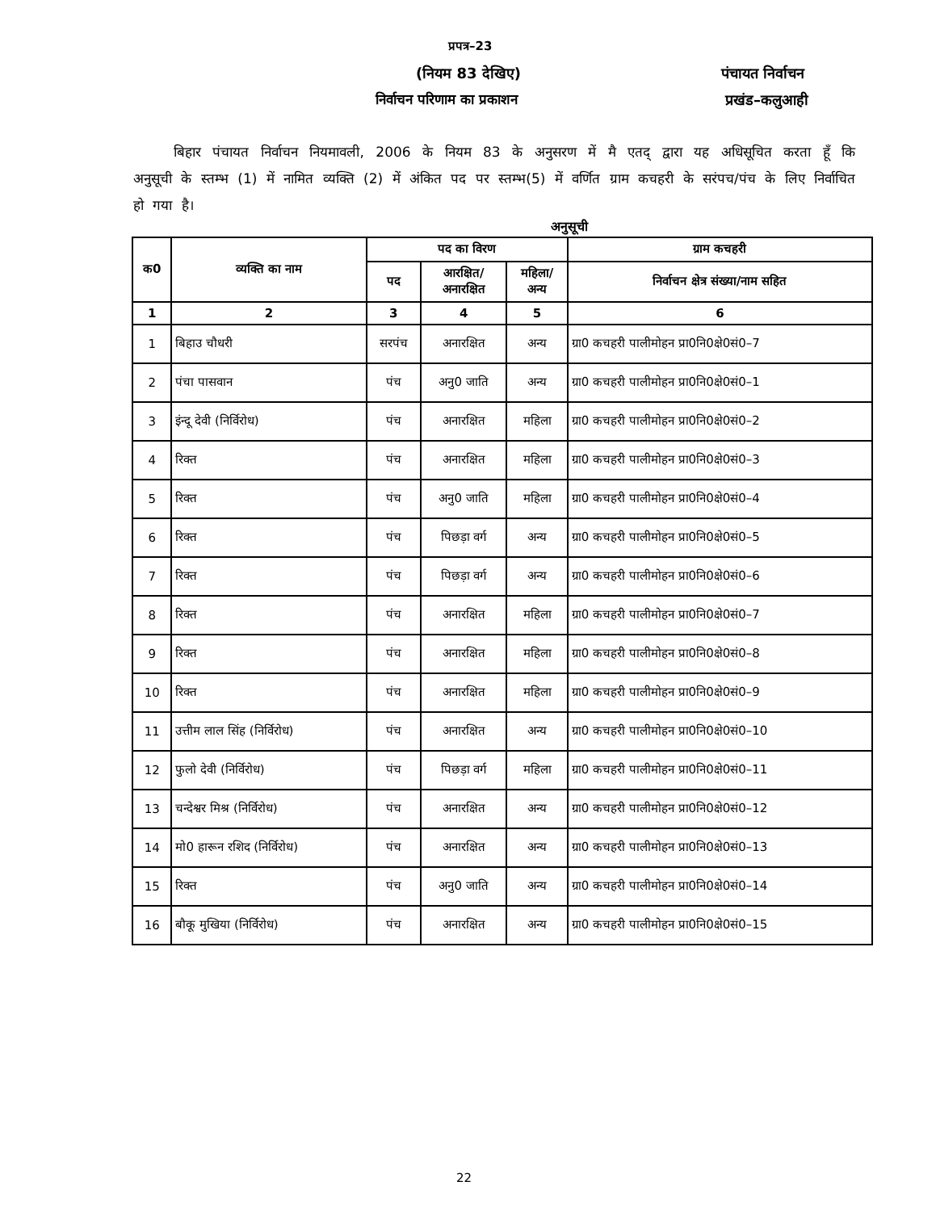प्रपत्र–23
(नियम 83 देखिए)
निर्वाचन परिणाम का प्रकाशन
पंचायत निर्वाचन
प्रखंड–कलुआही
बिहार पंचायत निर्वाचन नियमावली, 2006 के नियम 83 के अनुसरण में मै एतद् द्वारा यह अधिसूचित करता हूँ कि अनुसूची के स्तम्भ (1) में नामित व्यक्ति (2) में अंकित पद पर स्तम्भ(5) में वर्णित ग्राम कचहरी के सरंपच/पंच के लिए निर्वाचित हो गया है।
अनुसूची
| क0 | व्यक्ति का नाम | पद का विरण | | | ग्राम कचहरी |
| --- | --- | --- | --- | --- | --- |
| | | पद | आरक्षित/ अनारक्षित | महिला/ अन्य | निर्वाचन क्षेत्र संख्या/नाम सहित |
| 1 | 2 | 3 | 4 | 5 | 6 |
| 1 | बिहाउ चौधरी | सरपंच | अनारक्षित | अन्य | ग्रा0 कचहरी पालीमोहन प्रा0नि0क्षे0सं0–7 |
| 2 | पंचा पासवान | पंच | अनु0 जाति | अन्य | ग्रा0 कचहरी पालीमोहन प्रा0नि0क्षे0सं0–1 |
| 3 | इंन्दू देवी (निर्विरोध) | पंच | अनारक्षित | महिला | ग्रा0 कचहरी पालीमोहन प्रा0नि0क्षे0सं0–2 |
| 4 | रिक्त | पंच | अनारक्षित | महिला | ग्रा0 कचहरी पालीमोहन प्रा0नि0क्षे0सं0–3 |
| 5 | रिक्त | पंच | अनु0 जाति | महिला | ग्रा0 कचहरी पालीमोहन प्रा0नि0क्षे0सं0–4 |
| 6 | रिक्त | पंच | पिछड़ा वर्ग | अन्य | ग्रा0 कचहरी पालीमोहन प्रा0नि0क्षे0सं0–5 |
| 7 | रिक्त | पंच | पिछड़ा वर्ग | अन्य | ग्रा0 कचहरी पालीमोहन प्रा0नि0क्षे0सं0–6 |
| 8 | रिक्त | पंच | अनारक्षित | महिला | ग्रा0 कचहरी पालीमोहन प्रा0नि0क्षे0सं0–7 |
| 9 | रिक्त | पंच | अनारक्षित | महिला | ग्रा0 कचहरी पालीमोहन प्रा0नि0क्षे0सं0–8 |
| 10 | रिक्त | पंच | अनारक्षित | महिला | ग्रा0 कचहरी पालीमोहन प्रा0नि0क्षे0सं0–9 |
| 11 | उत्तीम लाल सिंह (निर्विरोध) | पंच | अनारक्षित | अन्य | ग्रा0 कचहरी पालीमोहन प्रा0नि0क्षे0सं0–10 |
| 12 | फुलो देवी (निर्विरोध) | पंच | पिछड़ा वर्ग | महिला | ग्रा0 कचहरी पालीमोहन प्रा0नि0क्षे0सं0–11 |
| 13 | चन्देश्वर मिश्र (निर्विरोध) | पंच | अनारक्षित | अन्य | ग्रा0 कचहरी पालीमोहन प्रा0नि0क्षे0सं0–12 |
| 14 | मो0 हारून रशिद (निर्विरोध) | पंच | अनारक्षित | अन्य | ग्रा0 कचहरी पालीमोहन प्रा0नि0क्षे0सं0–13 |
| 15 | रिक्त | पंच | अनु0 जाति | अन्य | ग्रा0 कचहरी पालीमोहन प्रा0नि0क्षे0सं0–14 |
| 16 | बौकू मुखिया (निर्विरोध) | पंच | अनारक्षित | अन्य | ग्रा0 कचहरी पालीमोहन प्रा0नि0क्षे0सं0–15 |
22